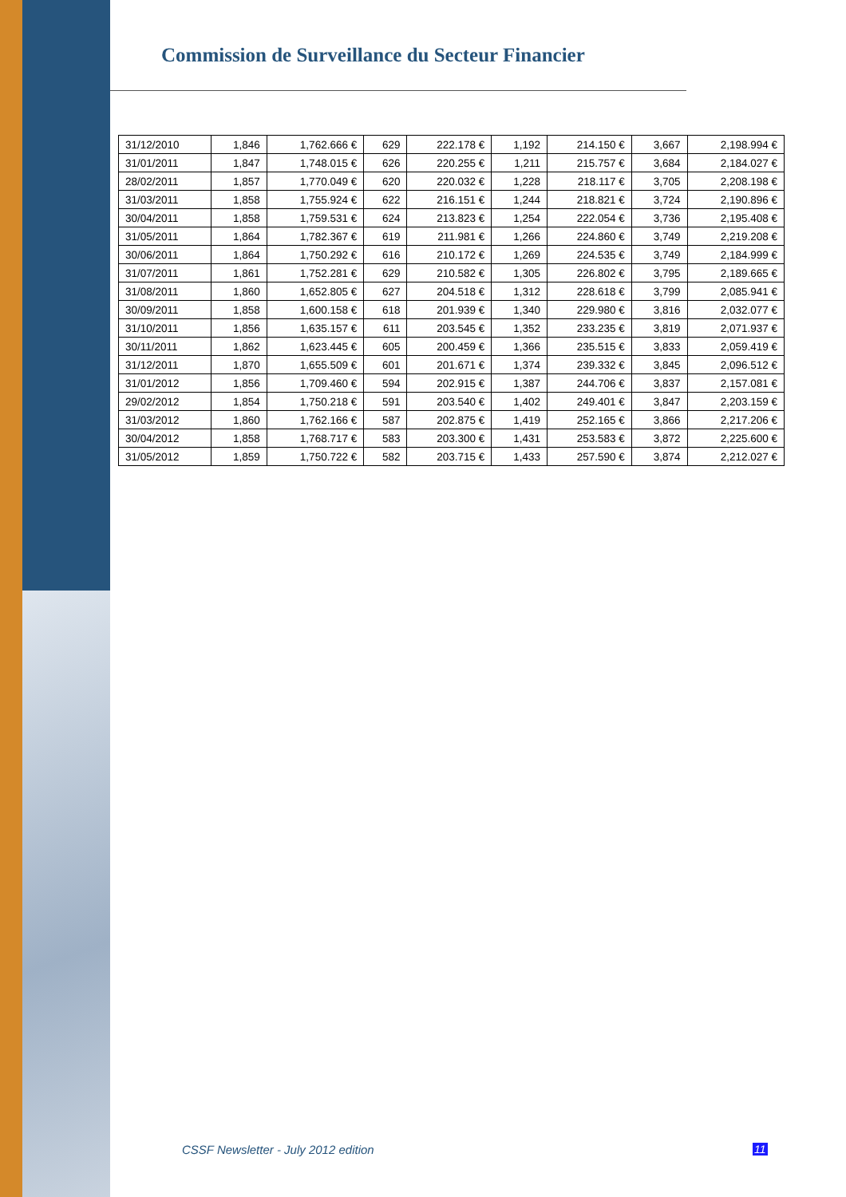Commission de Surveillance du Secteur Financier
| 31/12/2010 | 1,846 | 1,762.666 € | 629 | 222.178 € | 1,192 | 214.150 € | 3,667 | 2,198.994 € |
| 31/01/2011 | 1,847 | 1,748.015 € | 626 | 220.255 € | 1,211 | 215.757 € | 3,684 | 2,184.027 € |
| 28/02/2011 | 1,857 | 1,770.049 € | 620 | 220.032 € | 1,228 | 218.117 € | 3,705 | 2,208.198 € |
| 31/03/2011 | 1,858 | 1,755.924 € | 622 | 216.151 € | 1,244 | 218.821 € | 3,724 | 2,190.896 € |
| 30/04/2011 | 1,858 | 1,759.531 € | 624 | 213.823 € | 1,254 | 222.054 € | 3,736 | 2,195.408 € |
| 31/05/2011 | 1,864 | 1,782.367 € | 619 | 211.981 € | 1,266 | 224.860 € | 3,749 | 2,219.208 € |
| 30/06/2011 | 1,864 | 1,750.292 € | 616 | 210.172 € | 1,269 | 224.535 € | 3,749 | 2,184.999 € |
| 31/07/2011 | 1,861 | 1,752.281 € | 629 | 210.582 € | 1,305 | 226.802 € | 3,795 | 2,189.665 € |
| 31/08/2011 | 1,860 | 1,652.805 € | 627 | 204.518 € | 1,312 | 228.618 € | 3,799 | 2,085.941 € |
| 30/09/2011 | 1,858 | 1,600.158 € | 618 | 201.939 € | 1,340 | 229.980 € | 3,816 | 2,032.077 € |
| 31/10/2011 | 1,856 | 1,635.157 € | 611 | 203.545 € | 1,352 | 233.235 € | 3,819 | 2,071.937 € |
| 30/11/2011 | 1,862 | 1,623.445 € | 605 | 200.459 € | 1,366 | 235.515 € | 3,833 | 2,059.419 € |
| 31/12/2011 | 1,870 | 1,655.509 € | 601 | 201.671 € | 1,374 | 239.332 € | 3,845 | 2,096.512 € |
| 31/01/2012 | 1,856 | 1,709.460 € | 594 | 202.915 € | 1,387 | 244.706 € | 3,837 | 2,157.081 € |
| 29/02/2012 | 1,854 | 1,750.218 € | 591 | 203.540 € | 1,402 | 249.401 € | 3,847 | 2,203.159 € |
| 31/03/2012 | 1,860 | 1,762.166 € | 587 | 202.875 € | 1,419 | 252.165 € | 3,866 | 2,217.206 € |
| 30/04/2012 | 1,858 | 1,768.717 € | 583 | 203.300 € | 1,431 | 253.583 € | 3,872 | 2,225.600 € |
| 31/05/2012 | 1,859 | 1,750.722 € | 582 | 203.715 € | 1,433 | 257.590 € | 3,874 | 2,212.027 € |
CSSF Newsletter - July 2012 edition
11